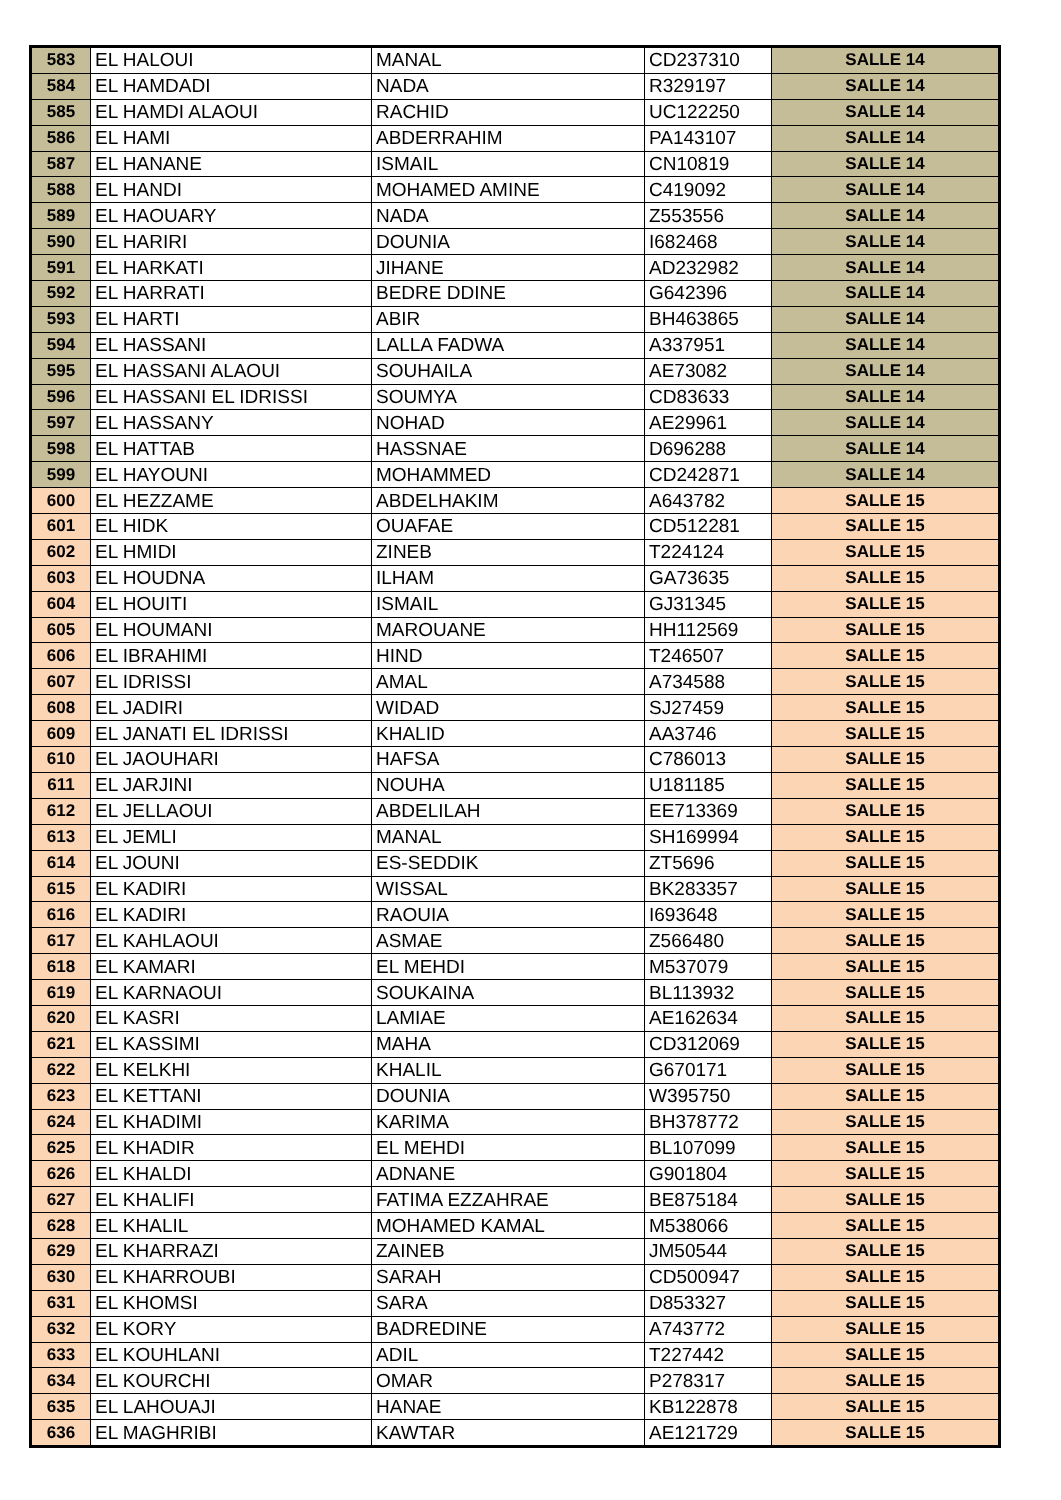| 583 | EL HALOUI | MANAL | CD237310 | SALLE 14 |
| 584 | EL HAMDADI | NADA | R329197 | SALLE 14 |
| 585 | EL HAMDI ALAOUI | RACHID | UC122250 | SALLE 14 |
| 586 | EL HAMI | ABDERRAHIM | PA143107 | SALLE 14 |
| 587 | EL HANANE | ISMAIL | CN10819 | SALLE 14 |
| 588 | EL HANDI | MOHAMED AMINE | C419092 | SALLE 14 |
| 589 | EL HAOUARY | NADA | Z553556 | SALLE 14 |
| 590 | EL HARIRI | DOUNIA | I682468 | SALLE 14 |
| 591 | EL HARKATI | JIHANE | AD232982 | SALLE 14 |
| 592 | EL HARRATI | BEDRE DDINE | G642396 | SALLE 14 |
| 593 | EL HARTI | ABIR | BH463865 | SALLE 14 |
| 594 | EL HASSANI | LALLA FADWA | A337951 | SALLE 14 |
| 595 | EL HASSANI ALAOUI | SOUHAILA | AE73082 | SALLE 14 |
| 596 | EL HASSANI EL IDRISSI | SOUMYA | CD83633 | SALLE 14 |
| 597 | EL HASSANY | NOHAD | AE29961 | SALLE 14 |
| 598 | EL HATTAB | HASSNAE | D696288 | SALLE 14 |
| 599 | EL HAYOUNI | MOHAMMED | CD242871 | SALLE 14 |
| 600 | EL HEZZAME | ABDELHAKIM | A643782 | SALLE 15 |
| 601 | EL HIDK | OUAFAE | CD512281 | SALLE 15 |
| 602 | EL HMIDI | ZINEB | T224124 | SALLE 15 |
| 603 | EL HOUDNA | ILHAM | GA73635 | SALLE 15 |
| 604 | EL HOUITI | ISMAIL | GJ31345 | SALLE 15 |
| 605 | EL HOUMANI | MAROUANE | HH112569 | SALLE 15 |
| 606 | EL IBRAHIMI | HIND | T246507 | SALLE 15 |
| 607 | EL IDRISSI | AMAL | A734588 | SALLE 15 |
| 608 | EL JADIRI | WIDAD | SJ27459 | SALLE 15 |
| 609 | EL JANATI EL IDRISSI | KHALID | AA3746 | SALLE 15 |
| 610 | EL JAOUHARI | HAFSA | C786013 | SALLE 15 |
| 611 | EL JARJINI | NOUHA | U181185 | SALLE 15 |
| 612 | EL JELLAOUI | ABDELILAH | EE713369 | SALLE 15 |
| 613 | EL JEMLI | MANAL | SH169994 | SALLE 15 |
| 614 | EL JOUNI | ES-SEDDIK | ZT5696 | SALLE 15 |
| 615 | EL KADIRI | WISSAL | BK283357 | SALLE 15 |
| 616 | EL KADIRI | RAOUIA | I693648 | SALLE 15 |
| 617 | EL KAHLAOUI | ASMAE | Z566480 | SALLE 15 |
| 618 | EL KAMARI | EL MEHDI | M537079 | SALLE 15 |
| 619 | EL KARNAOUI | SOUKAINA | BL113932 | SALLE 15 |
| 620 | EL KASRI | LAMIAE | AE162634 | SALLE 15 |
| 621 | EL KASSIMI | MAHA | CD312069 | SALLE 15 |
| 622 | EL KELKHI | KHALIL | G670171 | SALLE 15 |
| 623 | EL KETTANI | DOUNIA | W395750 | SALLE 15 |
| 624 | EL KHADIMI | KARIMA | BH378772 | SALLE 15 |
| 625 | EL KHADIR | EL MEHDI | BL107099 | SALLE 15 |
| 626 | EL KHALDI | ADNANE | G901804 | SALLE 15 |
| 627 | EL KHALIFI | FATIMA EZZAHRAE | BE875184 | SALLE 15 |
| 628 | EL KHALIL | MOHAMED KAMAL | M538066 | SALLE 15 |
| 629 | EL KHARRAZI | ZAINEB | JM50544 | SALLE 15 |
| 630 | EL KHARROUBI | SARAH | CD500947 | SALLE 15 |
| 631 | EL KHOMSI | SARA | D853327 | SALLE 15 |
| 632 | EL KORY | BADREDINE | A743772 | SALLE 15 |
| 633 | EL KOUHLANI | ADIL | T227442 | SALLE 15 |
| 634 | EL KOURCHI | OMAR | P278317 | SALLE 15 |
| 635 | EL LAHOUAJI | HANAE | KB122878 | SALLE 15 |
| 636 | EL MAGHRIBI | KAWTAR | AE121729 | SALLE 15 |